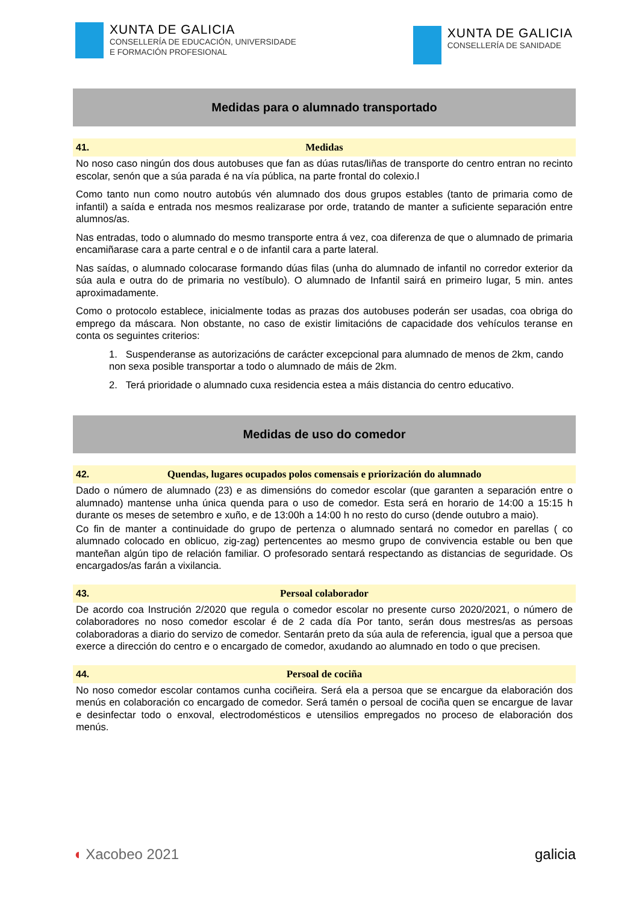XUNTA DE GALICIA
CONSELLERÍA DE EDUCACIÓN, UNIVERSIDADE
E FORMACIÓN PROFESIONAL
XUNTA DE GALICIA
CONSELLERÍA DE SANIDADE
Medidas para o alumnado transportado
41. Medidas
No noso caso ningún dos dous autobuses que fan as dúas rutas/liñas de transporte do centro entran no recinto escolar, senón que a súa parada é na vía pública, na parte frontal do colexio.l
Como tanto nun como noutro autobús vén alumnado dos dous grupos estables (tanto de primaria como de infantil) a saída e entrada nos mesmos realizarase por orde, tratando de manter a suficiente separación entre alumnos/as.
Nas entradas, todo o alumnado do mesmo transporte entra á vez, coa diferenza de que o alumnado de primaria encamiñarase cara a parte central e o de infantil cara a parte lateral.
Nas saídas, o alumnado colocarase formando dúas filas (unha do alumnado de infantil no corredor exterior da súa aula e outra do de primaria no vestíbulo). O alumnado de Infantil sairá en primeiro lugar, 5 min. antes aproximadamente.
Como o protocolo establece, inicialmente todas as prazas dos autobuses poderán ser usadas, coa obriga do emprego da máscara. Non obstante, no caso de existir limitacións de capacidade dos vehículos teranse en conta os seguintes criterios:
1. Suspenderanse as autorizacións de carácter excepcional para alumnado de menos de 2km, cando non sexa posible transportar a todo o alumnado de máis de 2km.
2. Terá prioridade o alumnado cuxa residencia estea a máis distancia do centro educativo.
Medidas de uso do comedor
42. Quendas, lugares ocupados polos comensais e priorización do alumnado
Dado o número de alumnado (23) e as dimensións do comedor escolar (que garanten a separación entre o alumnado) mantense unha única quenda para o uso de comedor. Esta será en horario de 14:00 a 15:15 h durante os meses de setembro e xuño, e de 13:00h a 14:00 h no resto do curso (dende outubro a maio).
Co fin de manter a continuidade do grupo de pertenza o alumnado sentará no comedor en parellas ( co alumnado colocado en oblicuo, zig-zag) pertencentes ao mesmo grupo de convivencia estable ou ben que manteñan algún tipo de relación familiar. O profesorado sentará respectando as distancias de seguridade. Os encargados/as farán a vixilancia.
43. Persoal colaborador
De acordo coa Instrución 2/2020 que regula o comedor escolar no presente curso 2020/2021, o número de colaboradores no noso comedor escolar é de 2 cada día Por tanto, serán dous mestres/as as persoas colaboradoras a diario do servizo de comedor. Sentarán preto da súa aula de referencia, igual que a persoa que exerce a dirección do centro e o encargado de comedor, axudando ao alumnado en todo o que precisen.
44. Persoal de cociña
No noso comedor escolar contamos cunha cociñeira. Será ela a persoa que se encargue da elaboración dos menús en colaboración co encargado de comedor. Será tamén o persoal de cociña quen se encargue de lavar e desinfectar todo o enxoval, electrodomésticos e utensilios empregados no proceso de elaboración dos menús.
◖ Xacobeo 2021 galicia